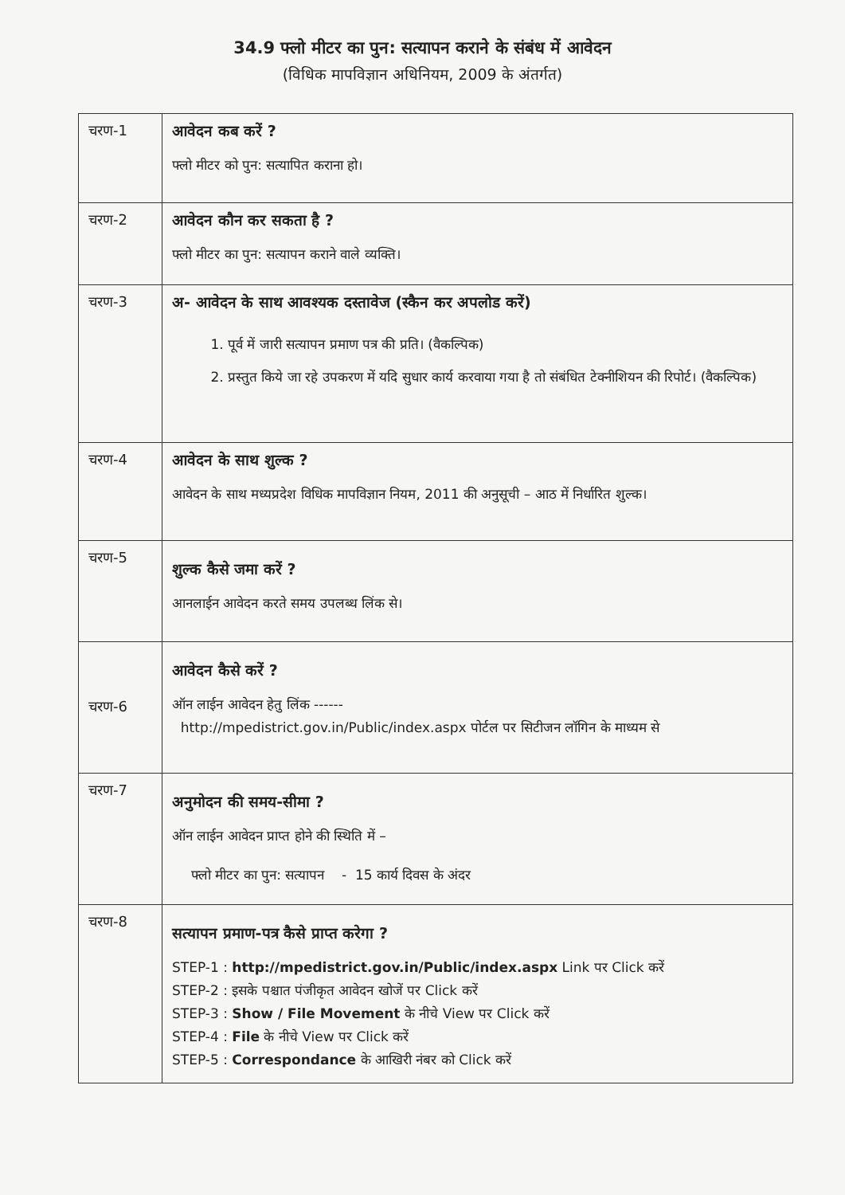34.9 फ्लो मीटर का पुन: सत्यापन कराने के संबंध में आवेदन
(विधिक मापविज्ञान अधिनियम, 2009 के अंतर्गत)
| चरण-1 | आवेदन कब करें ? फ्लो मीटर को पुन: सत्यापित कराना हो। |
| चरण-2 | आवेदन कौन कर सकता है ? फ्लो मीटर का पुन: सत्यापन कराने वाले व्यक्ति। |
| चरण-3 | अ- आवेदन के साथ आवश्यक दस्तावेज (स्कैन कर अपलोड करें) 1. पूर्व में जारी सत्यापन प्रमाण पत्र की प्रति। (वैकल्पिक) 2. प्रस्तुत किये जा रहे उपकरण में यदि सुधार कार्य करवाया गया है तो संबंधित टेक्नीशियन की रिपोर्ट। (वैकल्पिक) |
| चरण-4 | आवेदन के साथ शुल्क ? आवेदन के साथ मध्यप्रदेश विधिक मापविज्ञान नियम, 2011 की अनुसूची – आठ में निर्धारित शुल्क। |
| चरण-5 | शुल्क कैसे जमा करें ? आनलाईन आवेदन करते समय उपलब्ध लिंक से। |
| चरण-6 | आवेदन कैसे करें ? ऑन लाईन आवेदन हेतु लिंक ------ http://mpedistrict.gov.in/Public/index.aspx पोर्टल पर सिटीजन लॉगिन के माध्यम से |
| चरण-7 | अनुमोदन की समय-सीमा ? ऑन लाईन आवेदन प्राप्त होने की स्थिति में – फ्लो मीटर का पुन: सत्यापन - 15 कार्य दिवस के अंदर |
| चरण-8 | सत्यापन प्रमाण-पत्र कैसे प्राप्त करेगा ? STEP-1 : http://mpedistrict.gov.in/Public/index.aspx Link पर Click करें STEP-2 : इसके पश्चात पंजीकृत आवेदन खोजें पर Click करें STEP-3 : Show / File Movement के नीचे View पर Click करें STEP-4 : File के नीचे View पर Click करें STEP-5 : Correspondance के आखिरी नंबर को Click करें |